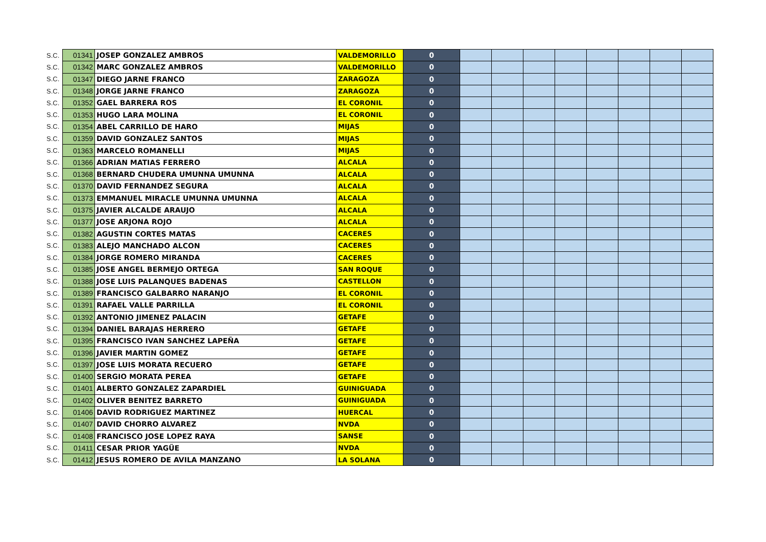| S.C. | 01341 | JOSEP GONZALEZ AMBROS | VALDEMORILLO | 0 | | | | | | | | |
| S.C. | 01342 | MARC GONZALEZ AMBROS | VALDEMORILLO | 0 | | | | | | | | |
| S.C. | 01347 | DIEGO JARNE FRANCO | ZARAGOZA | 0 | | | | | | | | |
| S.C. | 01348 | JORGE JARNE FRANCO | ZARAGOZA | 0 | | | | | | | | |
| S.C. | 01352 | GAEL BARRERA ROS | EL CORONIL | 0 | | | | | | | | |
| S.C. | 01353 | HUGO LARA MOLINA | EL CORONIL | 0 | | | | | | | | |
| S.C. | 01354 | ABEL CARRILLO DE HARO | MIJAS | 0 | | | | | | | | |
| S.C. | 01359 | DAVID GONZALEZ SANTOS | MIJAS | 0 | | | | | | | | |
| S.C. | 01363 | MARCELO ROMANELLI | MIJAS | 0 | | | | | | | | |
| S.C. | 01366 | ADRIAN MATIAS FERRERO | ALCALA | 0 | | | | | | | | |
| S.C. | 01368 | BERNARD CHUDERA UMUNNA UMUNNA | ALCALA | 0 | | | | | | | | |
| S.C. | 01370 | DAVID FERNANDEZ SEGURA | ALCALA | 0 | | | | | | | | |
| S.C. | 01373 | EMMANUEL MIRACLE UMUNNA UMUNNA | ALCALA | 0 | | | | | | | | |
| S.C. | 01375 | JAVIER ALCALDE ARAUJO | ALCALA | 0 | | | | | | | | |
| S.C. | 01377 | JOSE ARJONA ROJO | ALCALA | 0 | | | | | | | | |
| S.C. | 01382 | AGUSTIN CORTES MATAS | CACERES | 0 | | | | | | | | |
| S.C. | 01383 | ALEJO MANCHADO ALCON | CACERES | 0 | | | | | | | | |
| S.C. | 01384 | JORGE ROMERO MIRANDA | CACERES | 0 | | | | | | | | |
| S.C. | 01385 | JOSE ANGEL BERMEJO ORTEGA | SAN ROQUE | 0 | | | | | | | | |
| S.C. | 01388 | JOSE LUIS PALANQUES BADENAS | CASTELLON | 0 | | | | | | | | |
| S.C. | 01389 | FRANCISCO GALBARRO NARANJO | EL CORONIL | 0 | | | | | | | | |
| S.C. | 01391 | RAFAEL VALLE PARRILLA | EL CORONIL | 0 | | | | | | | | |
| S.C. | 01392 | ANTONIO JIMENEZ PALACIN | GETAFE | 0 | | | | | | | | |
| S.C. | 01394 | DANIEL BARAJAS HERRERO | GETAFE | 0 | | | | | | | | |
| S.C. | 01395 | FRANCISCO IVAN SANCHEZ LAPEÑA | GETAFE | 0 | | | | | | | | |
| S.C. | 01396 | JAVIER MARTIN GOMEZ | GETAFE | 0 | | | | | | | | |
| S.C. | 01397 | JOSE LUIS MORATA RECUERO | GETAFE | 0 | | | | | | | | |
| S.C. | 01400 | SERGIO MORATA PEREA | GETAFE | 0 | | | | | | | | |
| S.C. | 01401 | ALBERTO GONZALEZ ZAPARDIEL | GUINIGUADA | 0 | | | | | | | | |
| S.C. | 01402 | OLIVER BENITEZ BARRETO | GUINIGUADA | 0 | | | | | | | | |
| S.C. | 01406 | DAVID RODRIGUEZ MARTINEZ | HUERCAL | 0 | | | | | | | | |
| S.C. | 01407 | DAVID CHORRO ALVAREZ | NVDA | 0 | | | | | | | | |
| S.C. | 01408 | FRANCISCO JOSE LOPEZ RAYA | SANSE | 0 | | | | | | | | |
| S.C. | 01411 | CESAR PRIOR YAGÜE | NVDA | 0 | | | | | | | | |
| S.C. | 01412 | JESUS ROMERO DE AVILA MANZANO | LA SOLANA | 0 | | | | | | | | |